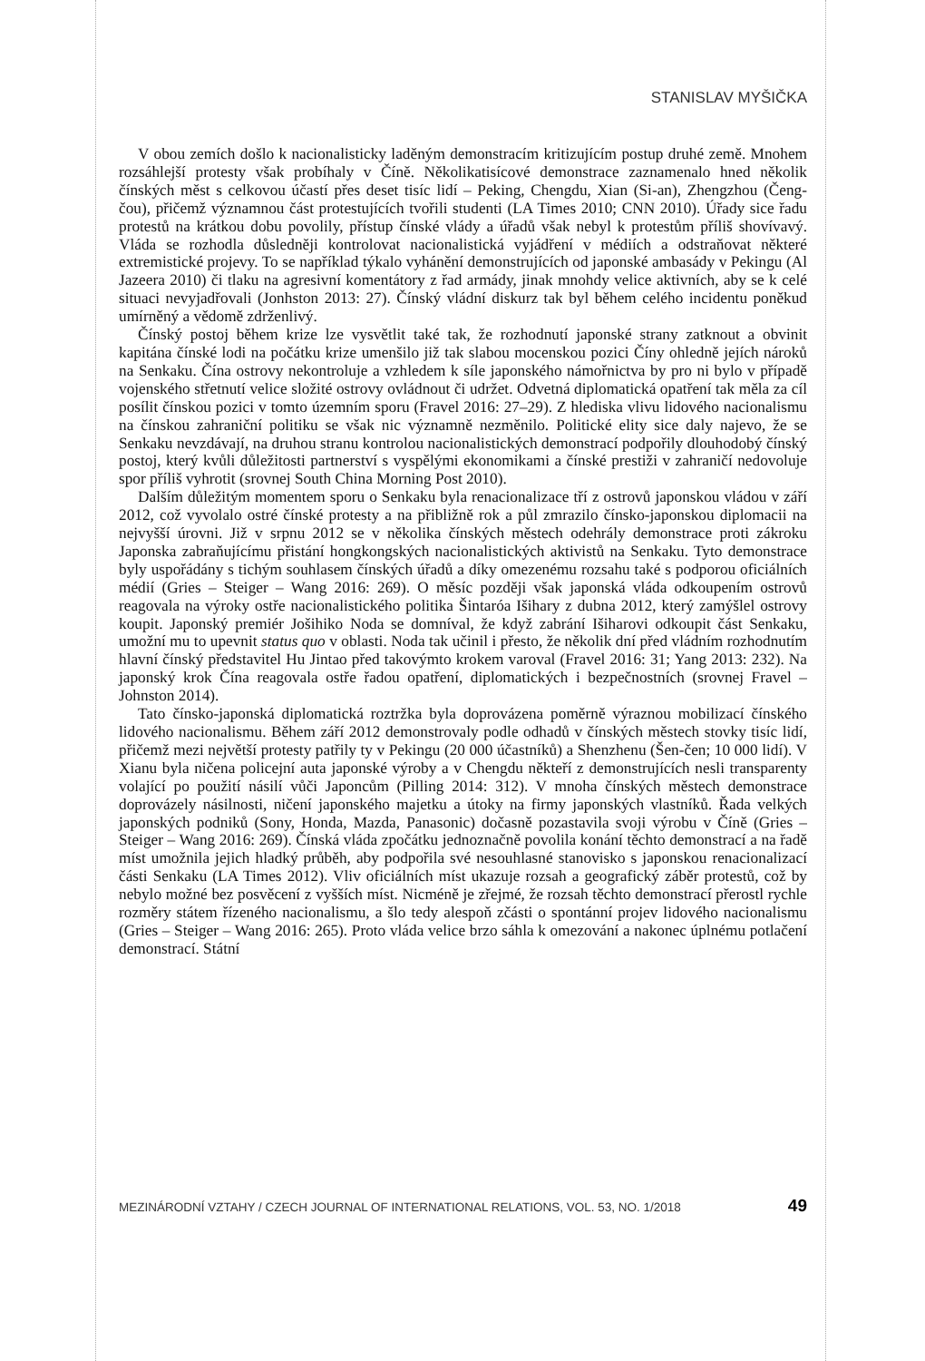STANISLAV MYŠIČKA
V obou zemích došlo k nacionalisticky laděným demonstracím kritizujícím postup druhé země. Mnohem rozsáhlejší protesty však probíhaly v Číně. Několikatisícové demonstrace zaznamenalo hned několik čínských měst s celkovou účastí přes deset tisíc lidí – Peking, Chengdu, Xian (Si-an), Zhengzhou (Čeng-čou), přičemž významnou část protestujících tvořili studenti (LA Times 2010; CNN 2010). Úřady sice řadu protestů na krátkou dobu povolily, přístup čínské vlády a úřadů však nebyl k protestům příliš shovívavý. Vláda se rozhodla důsledněji kontrolovat nacionalistická vyjádření v médiích a odstraňovat některé extremistické projevy. To se například týkalo vyhánění demonstrujících od japonské ambasády v Pekingu (Al Jazeera 2010) či tlaku na agresivní komentátory z řad armády, jinak mnohdy velice aktivních, aby se k celé situaci nevyjadřovali (Jonhston 2013: 27). Čínský vládní diskurz tak byl během celého incidentu poněkud umírněný a vědomě zdrženlivý.
Čínský postoj během krize lze vysvětlit také tak, že rozhodnutí japonské strany zatknout a obvinit kapitána čínské lodi na počátku krize umenšilo již tak slabou mocenskou pozici Číny ohledně jejích nároků na Senkaku. Čína ostrovy nekontroluje a vzhledem k síle japonského námořnictva by pro ni bylo v případě vojenského střetnutí velice složité ostrovy ovládnout či udržet. Odvetná diplomatická opatření tak měla za cíl posílit čínskou pozici v tomto územním sporu (Fravel 2016: 27–29). Z hlediska vlivu lidového nacionalismu na čínskou zahraniční politiku se však nic významně nezměnilo. Politické elity sice daly najevo, že se Senkaku nevzdávají, na druhou stranu kontrolou nacionalistických demonstrací podpořily dlouhodobý čínský postoj, který kvůli důležitosti partnerství s vyspělými ekonomikami a čínské prestiži v zahraničí nedovoluje spor příliš vyhrotit (srovnej South China Morning Post 2010).
Dalším důležitým momentem sporu o Senkaku byla renacionalizace tří z ostrovů japonskou vládou v září 2012, což vyvolalo ostré čínské protesty a na přibližně rok a půl zmrazilo čínsko-japonskou diplomacii na nejvyšší úrovni. Již v srpnu 2012 se v několika čínských městech odehrály demonstrace proti zákroku Japonska zabraňujícímu přistání hongkongských nacionalistických aktivistů na Senkaku. Tyto demonstrace byly uspořádány s tichým souhlasem čínských úřadů a díky omezenému rozsahu také s podporou oficiálních médií (Gries – Steiger – Wang 2016: 269). O měsíc později však japonská vláda odkoupením ostrovů reagovala na výroky ostře nacionalistického politika Šintaróa Išihary z dubna 2012, který zamýšlel ostrovy koupit. Japonský premiér Jošihiko Noda se domníval, že když zabrání Išiharovi odkoupit část Senkaku, umožní mu to upevnit status quo v oblasti. Noda tak učinil i přesto, že několik dní před vládním rozhodnutím hlavní čínský představitel Hu Jintao před takovýmto krokem varoval (Fravel 2016: 31; Yang 2013: 232). Na japonský krok Čína reagovala ostře řadou opatření, diplomatických i bezpečnostních (srovnej Fravel – Johnston 2014).
Tato čínsko-japonská diplomatická roztržka byla doprovázena poměrně výraznou mobilizací čínského lidového nacionalismu. Během září 2012 demonstrovaly podle odhadů v čínských městech stovky tisíc lidí, přičemž mezi největší protesty patřily ty v Pekingu (20 000 účastníků) a Shenzhenu (Šen-čen; 10 000 lidí). V Xianu byla ničena policejní auta japonské výroby a v Chengdu někteří z demonstrujících nesli transparenty volající po použití násilí vůči Japoncům (Pilling 2014: 312). V mnoha čínských městech demonstrace doprovázely násilnosti, ničení japonského majetku a útoky na firmy japonských vlastníků. Řada velkých japonských podniků (Sony, Honda, Mazda, Panasonic) dočasně pozastavila svoji výrobu v Číně (Gries – Steiger – Wang 2016: 269). Čínská vláda zpočátku jednoznačně povolila konání těchto demonstrací a na řadě míst umožnila jejich hladký průběh, aby podpořila své nesouhlasné stanovisko s japonskou renacionalizací části Senkaku (LA Times 2012). Vliv oficiálních míst ukazuje rozsah a geografický záběr protestů, což by nebylo možné bez posvěcení z vyšších míst. Nicméně je zřejmé, že rozsah těchto demonstrací přerostl rychle rozměry státem řízeného nacionalismu, a šlo tedy alespoň zčásti o spontánní projev lidového nacionalismu (Gries – Steiger – Wang 2016: 265). Proto vláda velice brzo sáhla k omezování a nakonec úplnému potlačení demonstrací. Státní
MEZINÁRODNÍ VZTAHY / CZECH JOURNAL OF INTERNATIONAL RELATIONS, VOL. 53, NO. 1/2018 49